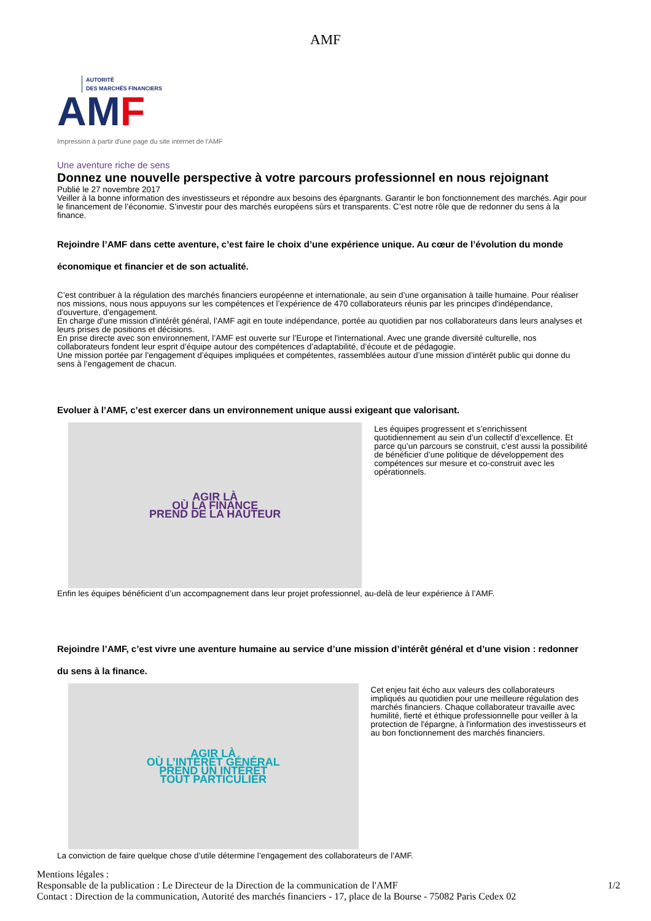AMF
AUTORITÉ
DES MARCHÉS FINANCIERS
AMF
Impression à partir d'une page du site internet de l'AMF
Une aventure riche de sens
Donnez une nouvelle perspective à votre parcours professionnel en nous rejoignant
Publié le 27 novembre 2017
Veiller à la bonne information des investisseurs et répondre aux besoins des épargnants. Garantir le bon fonctionnement des marchés. Agir pour le financement de l’économie. S’investir pour des marchés européens sûrs et transparents. C’est notre rôle que de redonner du sens à la finance.
Rejoindre l’AMF dans cette aventure, c’est faire le choix d’une expérience unique. Au cœur de l’évolution du monde économique et financier et de son actualité.
C’est contribuer à la régulation des marchés financiers européenne et internationale, au sein d’une organisation à taille humaine. Pour réaliser nos missions, nous nous appuyons sur les compétences et l’expérience de 470 collaborateurs réunis par les principes d'indépendance, d'ouverture, d'engagement.
En charge d'une mission d'intérêt général, l’AMF agit en toute indépendance, portée au quotidien par nos collaborateurs dans leurs analyses et leurs prises de positions et décisions.
En prise directe avec son environnement, l’AMF est ouverte sur l’Europe et l'international. Avec une grande diversité culturelle, nos collaborateurs fondent leur esprit d’équipe autour des compétences d’adaptabilité, d’écoute et de pédagogie.
Une mission portée par l’engagement d’équipes impliquées et compétentes, rassemblées autour d’une mission d’intérêt public qui donne du sens à l’engagement de chacun.
Evoluer à l’AMF, c’est exercer dans un environnement unique aussi exigeant que valorisant.
AGIR LÀ
OÙ LA FINANCE
PREND DE LA HAUTEUR
Les équipes progressent et s’enrichissent quotidiennement au sein d’un collectif d’excellence. Et parce qu’un parcours se construit, c’est aussi la possibilité de bénéficier d’une politique de développement des compétences sur mesure et co-construit avec les opérationnels.
Enfin les équipes bénéficient d’un accompagnement dans leur projet professionnel, au-delà de leur expérience à l’AMF.
Rejoindre l’AMF, c’est vivre une aventure humaine au service d’une mission d’intérêt général et d’une vision : redonner du sens à la finance.
AGIR LÀ
OÙ L’INTÉRÊT GÉNÉRAL
PREND UN INTÉRÊT
TOUT PARTICULIER
Cet enjeu fait écho aux valeurs des collaborateurs impliqués au quotidien pour une meilleure régulation des marchés financiers. Chaque collaborateur travaille avec humilité, fierté et éthique professionnelle pour veiller à la protection de l'épargne, à l'information des investisseurs et au bon fonctionnement des marchés financiers.
La conviction de faire quelque chose d’utile détermine l’engagement des collaborateurs de l’AMF.
Mentions légales :
Responsable de la publication : Le Directeur de la Direction de la communication de l'AMF 1/2
Contact : Direction de la communication, Autorité des marchés financiers - 17, place de la Bourse - 75082 Paris Cedex 02